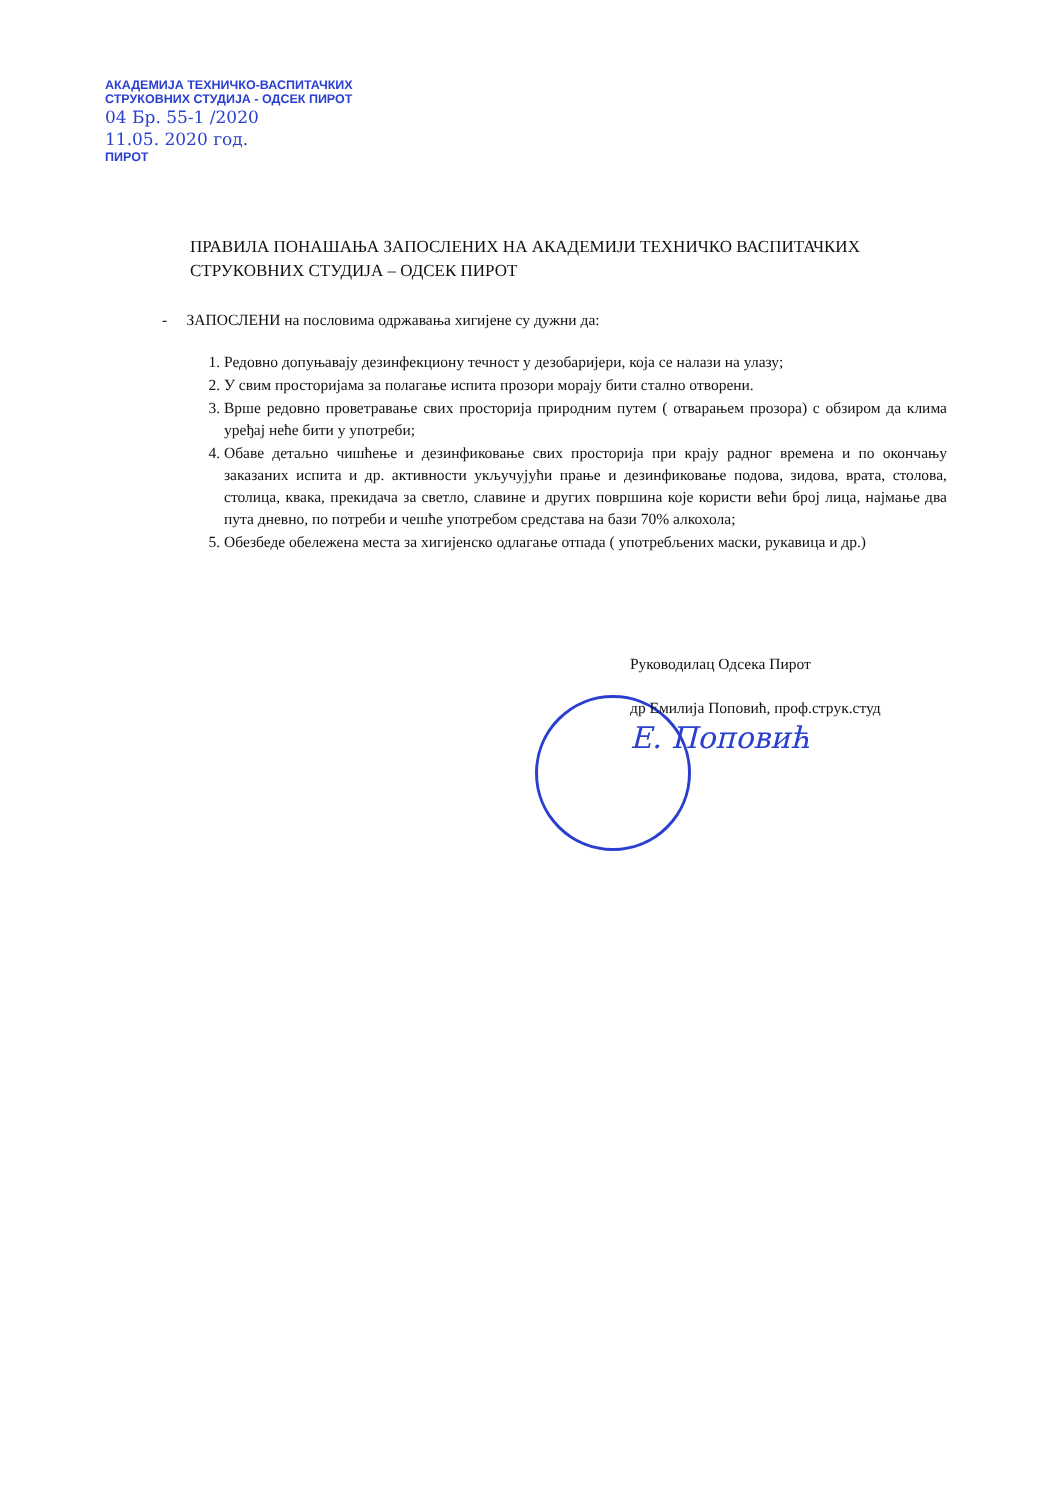АКАДЕМИЈА ТЕХНИЧКО-ВАСПИТАЧКИХ
СТРУКОВНИХ СТУДИЈА - ОДСЕК ПИРОТ
04 Бр. 55-1 /2020
11.05. 2020 год.
ПИРОТ
ПРАВИЛА ПОНАШАЊА ЗАПОСЛЕНИХ НА АКАДЕМИЈИ ТЕХНИЧКО ВАСПИТАЧКИХ СТРУКОВНИХ СТУДИЈА – ОДСЕК ПИРОТ
- ЗАПОСЛЕНИ на пословима одржавања хигијене су дужни да:
1. Редовно допуњавају дезинфекциону течност у дезобаријери, која се налази на улазу;
2. У свим просторијама за полагање испита прозори морају бити стално отворени.
3. Врше редовно проветравање свих просторија природним путем ( отварањем прозора) с обзиром да клима уређај неће бити у употреби;
4. Обаве детаљно чишћење и дезинфиковање свих просторија при крају радног времена и по окончању заказаних испита и др. активности укључујући прање и дезинфиковање подова, зидова, врата, столова, столица, квака, прекидача за светло, славине и других површина које користи већи број лица, најмање два пута дневно, по потреби и чешће употребом средстава на бази 70% алкохола;
5. Обезбеде обележена места за хигијенско одлагање отпада ( употребљених маски, рукавица и др.)
Руководилац Одсека Пирот
др Емилија Поповић, проф.струк.студ
Е. Поповић